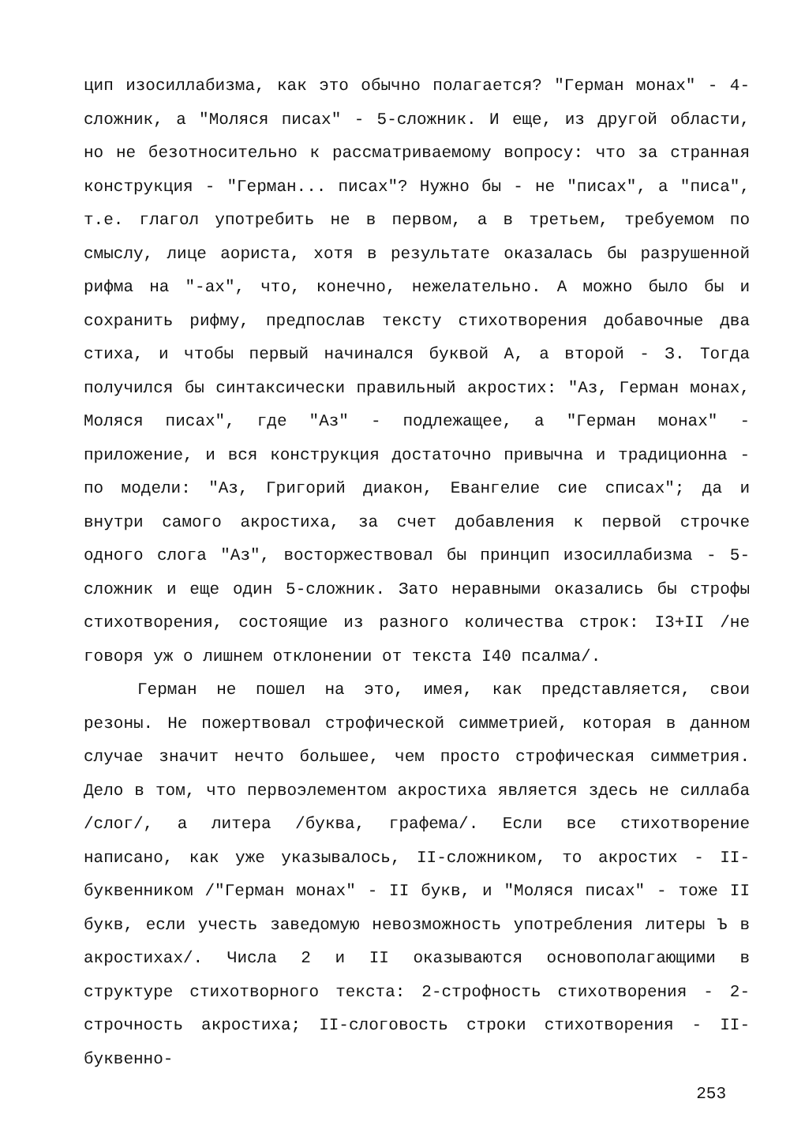цип изосиллабизма, как это обычно полагается? "Герман монах" - 4-сложник, а "Моляся писах" - 5-сложник. И еще, из другой области, но не безотносительно к рассматриваемому вопросу: что за странная конструкция - "Герман... писах"? Нужно бы - не "писах", а "писа", т.е. глагол употребить не в первом, а в третьем, требуемом по смыслу, лице аориста, хотя в результате оказалась бы разрушенной рифма на "-ах", что, конечно, нежелательно. А можно было бы и сохранить рифму, предпослав тексту стихотворения добавочные два стиха, и чтобы первый начинался буквой А, а второй - З. Тогда получился бы синтаксически правильный акростих: "Аз, Герман монах, Моляся писах", где "Аз" - подлежащее, а "Герман монах" - приложение, и вся конструкция достаточно привычна и традиционна - по модели: "Аз, Григорий диакон, Евангелие сие списах"; да и внутри самого акростиха, за счет добавления к первой строчке одного слога "Аз", восторжествовал бы принцип изосиллабизма - 5-сложник и еще один 5-сложник. Зато неравными оказались бы строфы стихотворения, состоящие из разного количества строк: I3+II /не говоря уж о лишнем отклонении от текста I40 псалма/.
Герман не пошел на это, имея, как представляется, свои резоны. Не пожертвовал строфической симметрией, которая в данном случае значит нечто большее, чем просто строфическая симметрия. Дело в том, что первоэлементом акростиха является здесь не силлаба /слог/, а литера /буква, графема/. Если все стихотворение написано, как уже указывалось, II-сложником, то акростих - II-буквенником /"Герман монах" - II букв, и "Моляся писах" - тоже II букв, если учесть заведомую невозможность употребления литеры Ъ в акростихах/. Числа 2 и II оказываются основополагающими в структуре стихотворного текста: 2-строфность стихотворения - 2-строчность акростиха; II-слоговость строки стихотворения - II-буквенно-
253